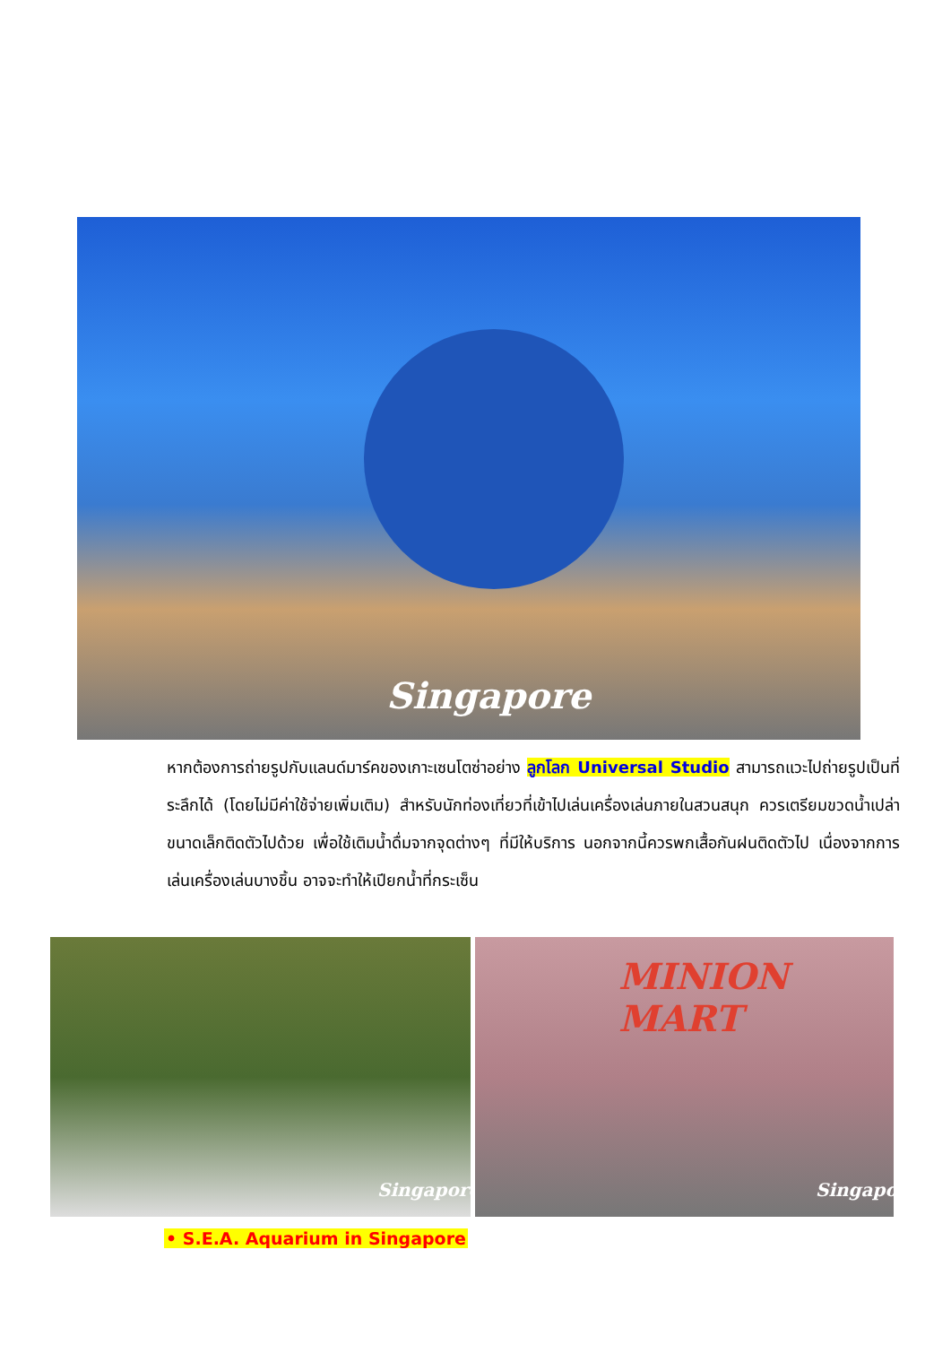Singapore
หากต้องการถ่ายรูปกับแลนด์มาร์คของเกาะเซนโตซ่าอย่าง ลูกโลก Universal Studio สามารถแวะไปถ่ายรูปเป็นที่ระลึกได้ (โดยไม่มีค่าใช้จ่ายเพิ่มเติม) สำหรับนักท่องเที่ยวที่เข้าไปเล่นเครื่องเล่นภายในสวนสนุก ควรเตรียมขวดน้ำเปล่าขนาดเล็กติดตัวไปด้วย เพื่อใช้เติมน้ำดื่มจากจุดต่างๆ ที่มีให้บริการ นอกจากนี้ควรพกเสื้อกันฝนติดตัวไป เนื่องจากการเล่นเครื่องเล่นบางชิ้น อาจจะทำให้เปียกน้ำที่กระเซ็น
Singapore MINION MART
Singapore
• S.E.A. Aquarium in Singapore